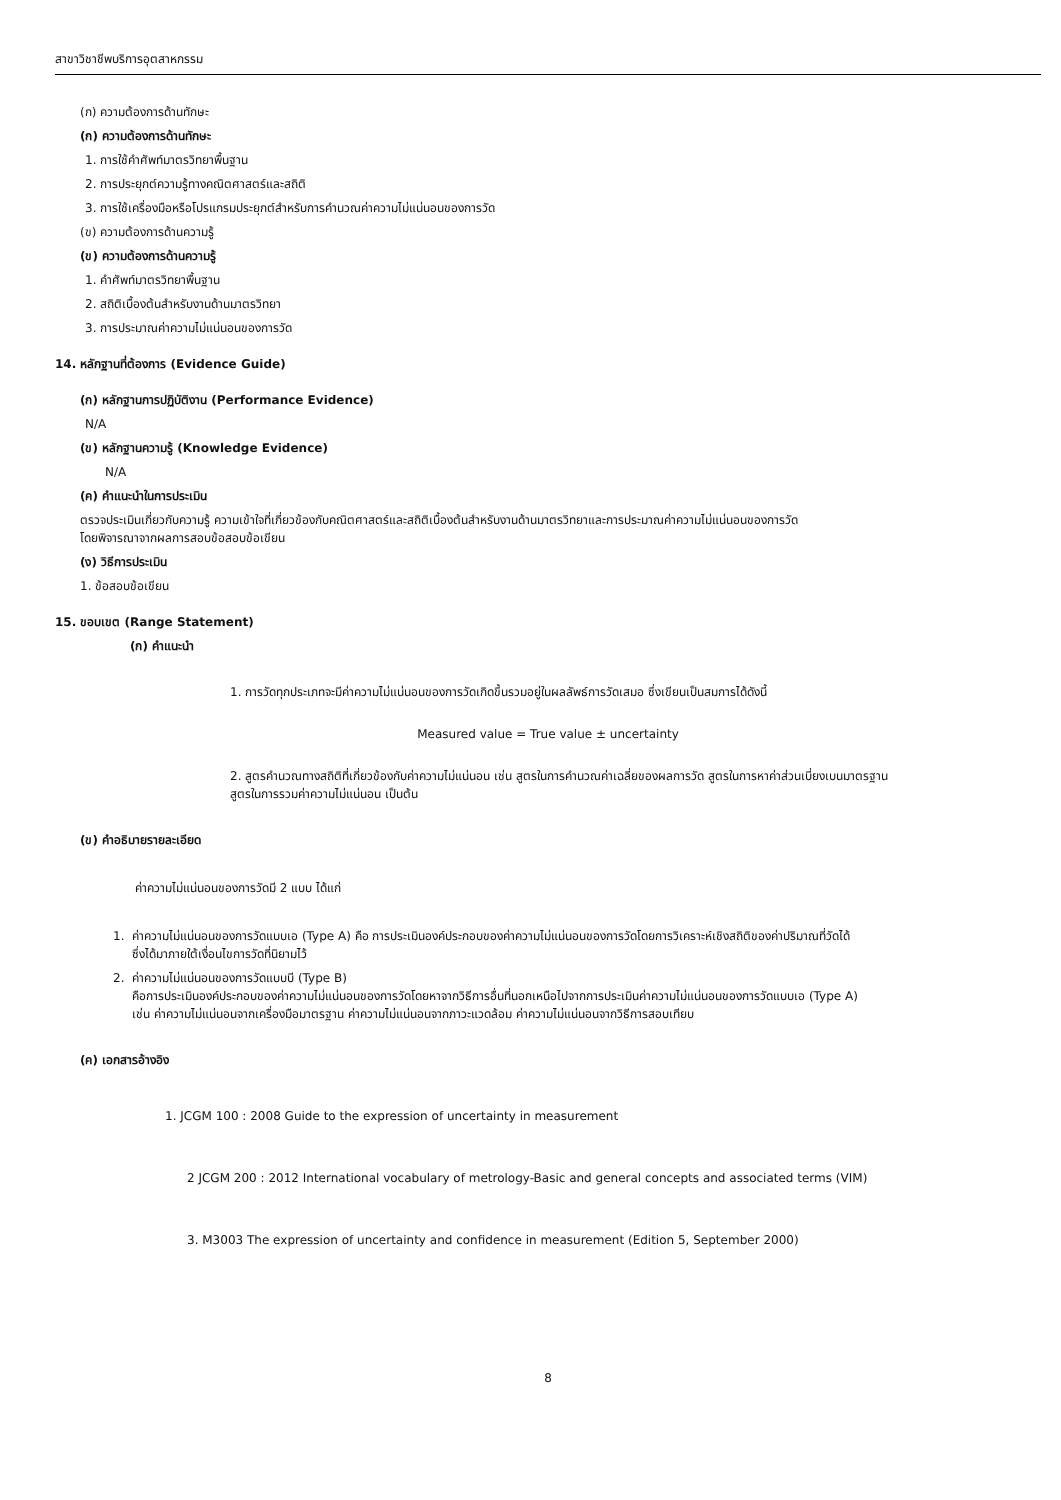สาขาวิชาชีพบริการอุตสาหกรรม
(ก) ความต้องการด้านทักษะ
(ก) ความต้องการด้านทักษะ
1. การใช้คำศัพท์มาตรวิทยาพื้นฐาน
2. การประยุกต์ความรู้ทางคณิตศาสตร์และสถิติ
3. การใช้เครื่องมือหรือโปรแกรมประยุกต์สำหรับการคำนวณค่าความไม่แน่นอนของการวัด
(ข) ความต้องการด้านความรู้
(ข) ความต้องการด้านความรู้
1. คำศัพท์มาตรวิทยาพื้นฐาน
2. สถิติเบื้องต้นสำหรับงานด้านมาตรวิทยา
3. การประมาณค่าความไม่แน่นอนของการวัด
14. หลักฐานที่ต้องการ (Evidence Guide)
(ก) หลักฐานการปฏิบัติงาน (Performance Evidence)
N/A
(ข) หลักฐานความรู้ (Knowledge Evidence)
N/A
(ค) คำแนะนำในการประเมิน
ตรวจประเมินเกี่ยวกับความรู้ ความเข้าใจที่เกี่ยวข้องกับคณิตศาสตร์และสถิติเบื้องต้นสำหรับงานด้านมาตรวิทยาและการประมาณค่าความไม่แน่นอนของการวัด
โดยพิจารณาจากผลการสอบข้อสอบข้อเขียน
(ง) วิธีการประเมิน
1. ข้อสอบข้อเขียน
15. ขอบเขต (Range Statement)
(ก) คำแนะนำ
1. การวัดทุกประเภทจะมีค่าความไม่แน่นอนของการวัดเกิดขึ้นรวมอยู่ในผลลัพธ์การวัดเสมอ ซึ่งเขียนเป็นสมการได้ดังนี้
Measured value = True value ± uncertainty
2. สูตรคำนวณทางสถิติที่เกี่ยวข้องกับค่าความไม่แน่นอน เช่น สูตรในการคำนวณค่าเฉลี่ยของผลการวัด สูตรในการหาค่าส่วนเบี่ยงเบนมาตรฐาน
สูตรในการรวมค่าความไม่แน่นอน เป็นต้น
(ข) คำอธิบายรายละเอียด
ค่าความไม่แน่นอนของการวัดมี 2 แบบ ได้แก่
1. ค่าความไม่แน่นอนของการวัดแบบเอ (Type A) คือ การประเมินองค์ประกอบของค่าความไม่แน่นอนของการวัดโดยการวิเคราะห์เชิงสถิติของค่าปริมาณที่วัดได้
ซึ่งได้มาภายใต้เงื่อนไขการวัดที่นิยามไว้
2. ค่าความไม่แน่นอนของการวัดแบบบี (Type B)
คือการประเมินองค์ประกอบของค่าความไม่แน่นอนของการวัดโดยหาจากวิธีการอื่นที่นอกเหนือไปจากการประเมินค่าความไม่แน่นอนของการวัดแบบเอ (Type A)
เช่น ค่าความไม่แน่นอนจากเครื่องมือมาตรฐาน ค่าความไม่แน่นอนจากภาวะแวดล้อม ค่าความไม่แน่นอนจากวิธีการสอบเทียบ
(ค) เอกสารอ้างอิง
1. JCGM 100 : 2008 Guide to the expression of uncertainty in measurement
2 JCGM 200 : 2012 International vocabulary of metrology-Basic and general concepts and associated terms (VIM)
3. M3003 The expression of uncertainty and confidence in measurement (Edition 5, September 2000)
8